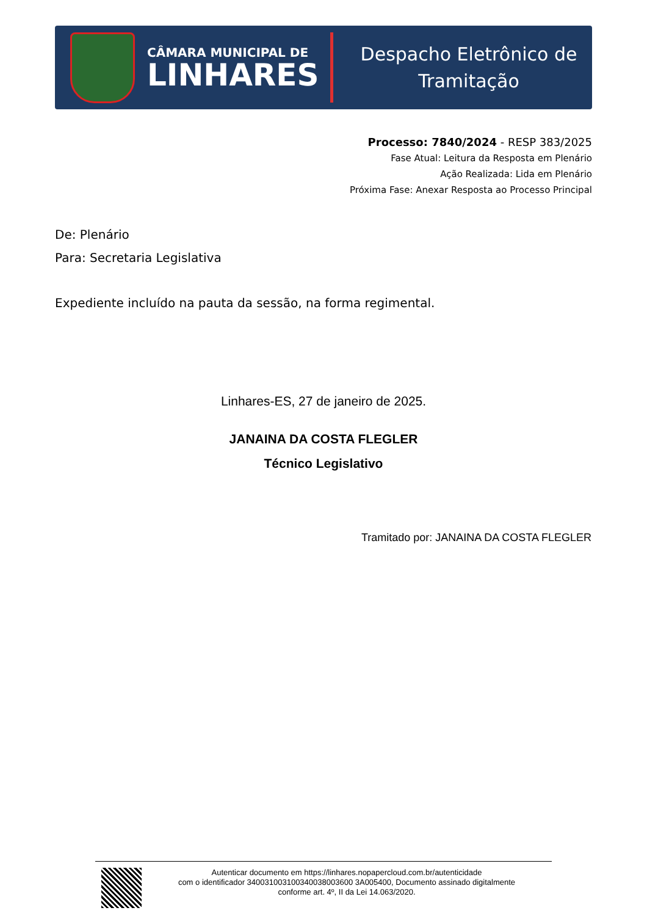CÂMARA MUNICIPAL DE
LINHARES
Despacho Eletrônico de
Tramitação
Processo: 7840/2024 - RESP 383/2025
Fase Atual: Leitura da Resposta em Plenário
Ação Realizada: Lida em Plenário
Próxima Fase: Anexar Resposta ao Processo Principal
De: Plenário
Para: Secretaria Legislativa
Expediente incluído na pauta da sessão, na forma regimental.
Linhares-ES, 27 de janeiro de 2025.
JANAINA DA COSTA FLEGLER
Técnico Legislativo
Tramitado por: JANAINA DA COSTA FLEGLER
Autenticar documento em https://linhares.nopapercloud.com.br/autenticidade
com o identificador 340031003100340038003600 3A005400, Documento assinado digitalmente
conforme art. 4º, II da Lei 14.063/2020.